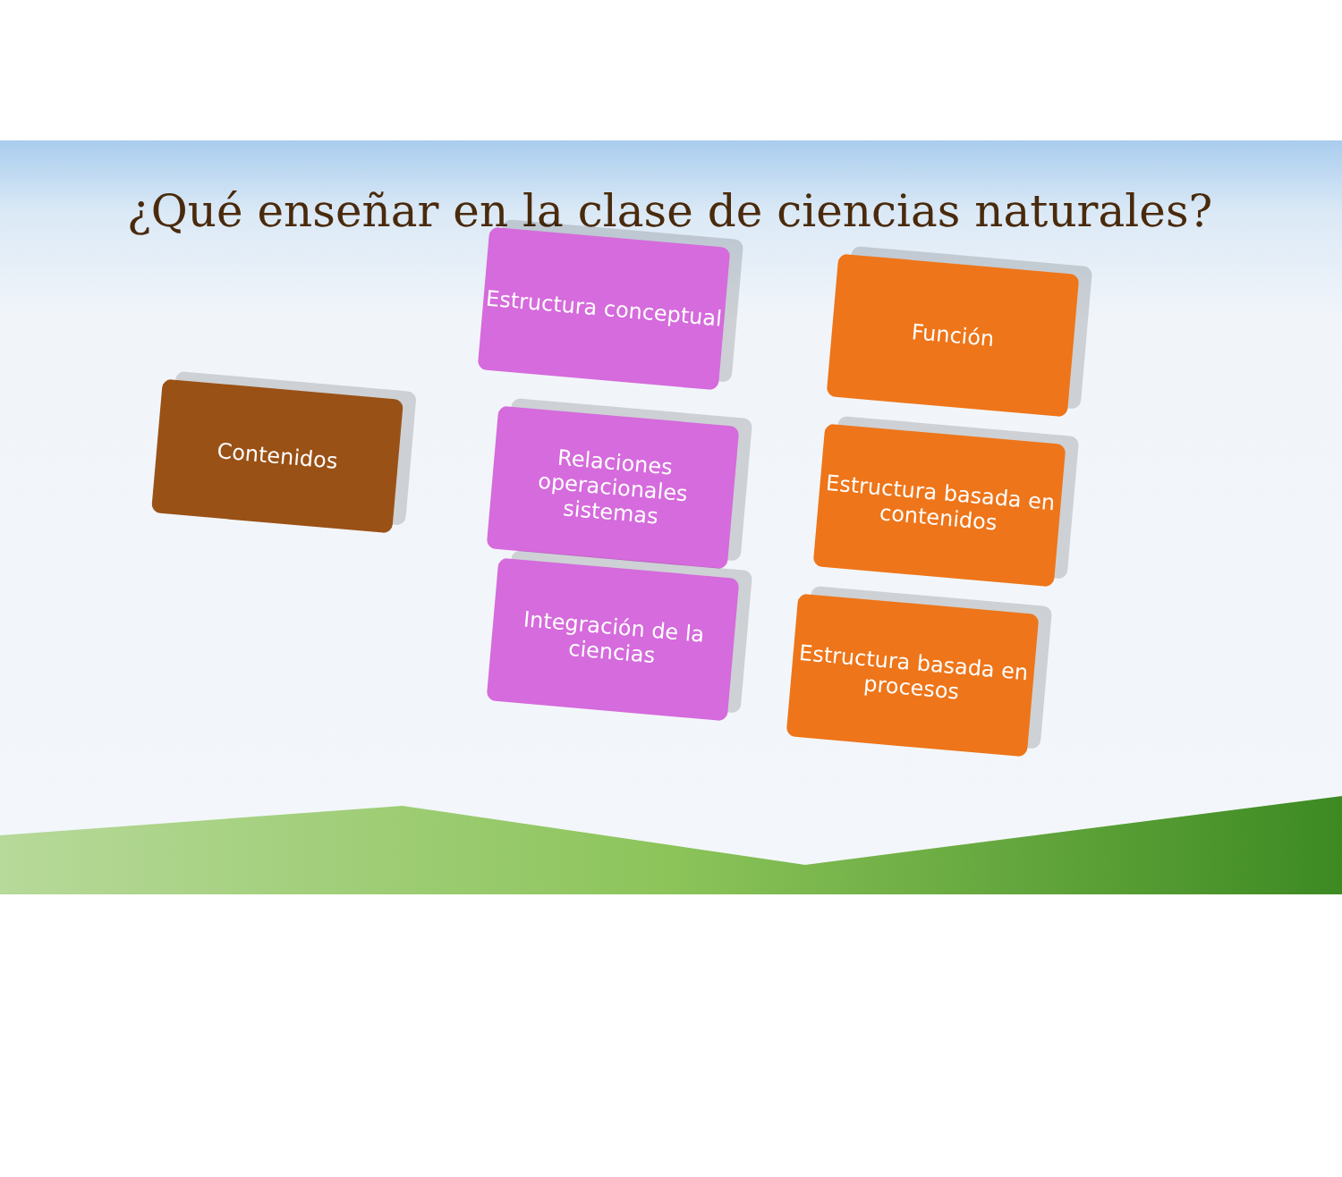¿Qué enseñar en la clase de ciencias naturales?
Contenidos
Estructura conceptual
Relaciones operacionales sistemas
Integración de la ciencias
Función
Estructura basada en contenidos
Estructura basada en procesos